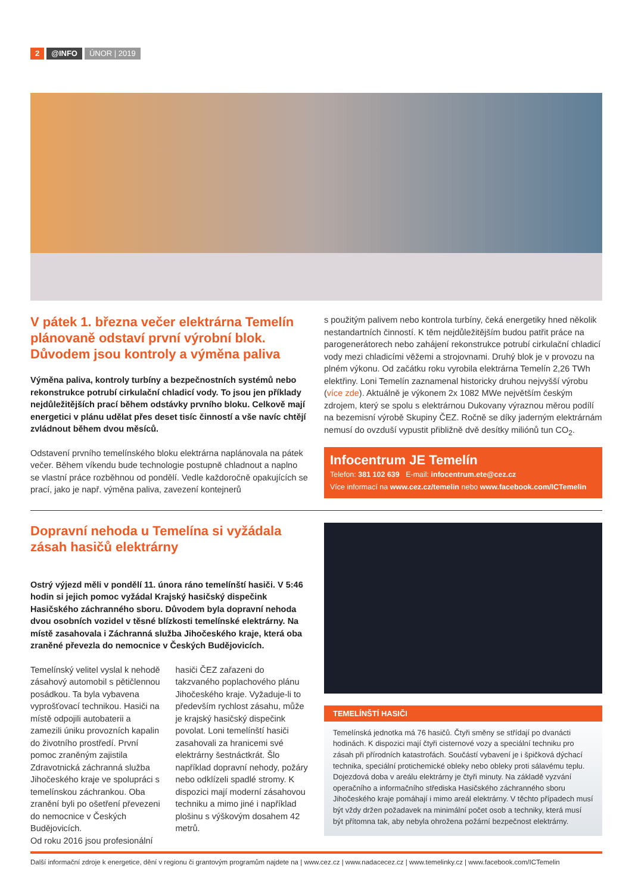2 @INFO ÚNOR | 2019
V pátek 1. března večer elektrárna Temelín plánovaně odstaví první výrobní blok. Důvodem jsou kontroly a výměna paliva
Výměna paliva, kontroly turbíny a bezpečnostních systémů nebo rekonstrukce potrubí cirkulační chladicí vody. To jsou jen příklady nejdůležitějších prací během odstávky prvního bloku. Celkově mají energetici v plánu udělat přes deset tisíc činností a vše navíc chtějí zvládnout během dvou měsíců.
Odstavení prvního temelínského bloku elektrárna naplánovala na pátek večer. Během víkendu bude technologie postupně chladnout a naplno se vlastní práce rozběhnou od pondělí. Vedle každoročně opakujících se prací, jako je např. výměna paliva, zavezení kontejnerů
s použitým palivem nebo kontrola turbíny, čeká energetiky hned několik nestandartních činností. K těm nejdůležitějším budou patřit práce na parogenerátorech nebo zahájení rekonstrukce potrubí cirkulační chladicí vody mezi chladicími věžemi a strojovnami. Druhý blok je v provozu na plném výkonu. Od začátku roku vyrobila elektrárna Temelín 2,26 TWh elektřiny. Loni Temelín zaznamenal historicky druhou nejvyšší výrobu (více zde). Aktuálně je výkonem 2x 1082 MWe největším českým zdrojem, který se spolu s elektrárnou Dukovany výraznou měrou podílí na bezemisní výrobě Skupiny ČEZ. Ročně se díky jaderným elektrárnám nemusí do ovzduší vypustit přibližně dvě desítky miliónů tun CO<sub>2</sub>.
Infocentrum JE Temelín
Telefon: 381 102 639 E-mail: infocentrum.ete@cez.cz
Více informací na www.cez.cz/temelin nebo www.facebook.com/ICTemelin
Dopravní nehoda u Temelína si vyžádala zásah hasičů elektrárny
Ostrý výjezd měli v pondělí 11. února ráno temelínští hasiči. V 5:46 hodin si jejich pomoc vyžádal Krajský hasičský dispečink Hasičského záchranného sboru. Důvodem byla dopravní nehoda dvou osobních vozidel v těsné blízkosti temelínské elektrárny. Na místě zasahovala i Záchranná služba Jihočeského kraje, která oba zraněné převezla do nemocnice v Českých Budějovicích.
Temelínský velitel vyslal k nehodě zásahový automobil s pětičlennou posádkou. Ta byla vybavena vyprošťovací technikou. Hasiči na místě odpojili autobaterii a zamezili úniku provozních kapalin do životního prostředí. První pomoc zraněným zajistila Zdravotnická záchranná služba Jihočeského kraje ve spolupráci s temelínskou záchrankou. Oba zranění byli po ošetření převezeni do nemocnice v Českých Budějovicích.
Od roku 2016 jsou profesionální
hasiči ČEZ zařazeni do takzvaného poplachového plánu Jihočeského kraje. Vyžaduje-li to především rychlost zásahu, může je krajský hasičský dispečink povolat. Loni temelínští hasiči zasahovali za hranicemi své elektrárny šestnáctkrát. Šlo například dopravní nehody, požáry nebo odklízeli spadlé stromy. K dispozici mají moderní zásahovou techniku a mimo jiné i například plošinu s výškovým dosahem 42 metrů.
TEMELÍNŠTÍ HASIČI
Temelínská jednotka má 76 hasičů. Čtyři směny se střídají po dvanácti hodinách. K dispozici mají čtyři cisternové vozy a speciální techniku pro zásah při přírodních katastrofách. Součástí vybavení je i špičková dýchací technika, speciální protichemické obleky nebo obleky proti sálavému teplu. Dojezdová doba v areálu elektrárny je čtyři minuty. Na základě vyzvání operačního a informačního střediska Hasičského záchranného sboru Jihočeského kraje pomáhají i mimo areál elektrárny. V těchto případech musí být vždy držen požadavek na minimální počet osob a techniky, která musí být přítomna tak, aby nebyla ohrožena požární bezpečnost elektrárny.
Další informační zdroje k energetice, dění v regionu či grantovým programům najdete na | www.cez.cz | www.nadacecez.cz | www.temelinky.cz | www.facebook.com/ICTemelin